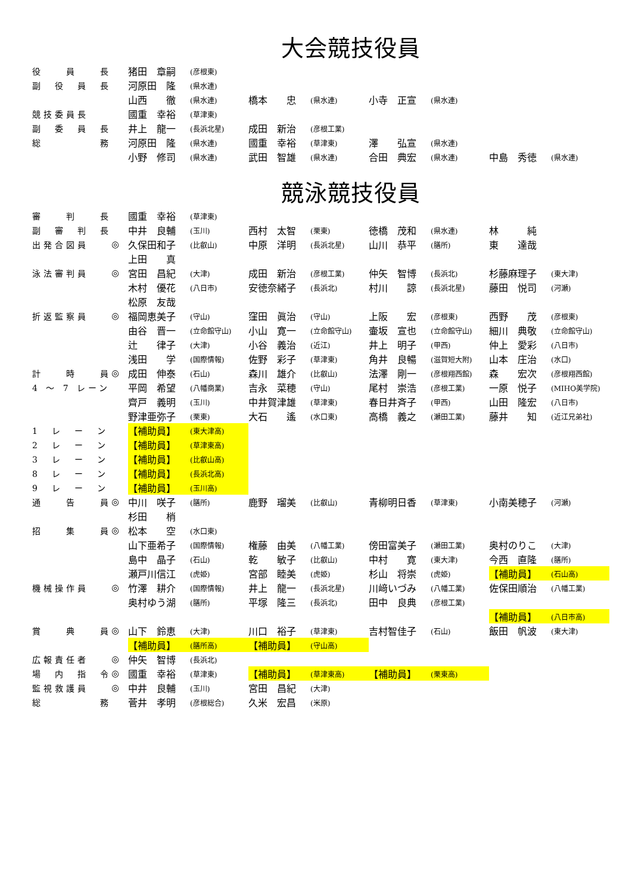大会競技役員
| 役 員 長 | | 猪田 章嗣 | (彦根東) | | | | | | |
| 副 役 員 長 | | 河原田 隆 | (県水連) | | | | | | |
| | | 山西 徹 | (県水連) | 橋本 忠 | (県水連) | 小寺 正宣 | (県水連) | | |
| 競技委員長 | | 國重 幸裕 | (草津東) | | | | | | |
| 副 委 員 長 | | 井上 龍一 | (長浜北星) | 成田 新治 | (彦根工業) | | | | |
| 総 務 | | 河原田 隆 | (県水連) | 國重 幸裕 | (草津東) | 澤 弘宣 | (県水連) | | |
| | | 小野 修司 | (県水連) | 武田 智雄 | (県水連) | 合田 典宏 | (県水連) | 中島 秀徳 | (県水連) |
競泳競技役員
| 審 判 長 | | 國重 幸裕 | (草津東) | | | | | | |
| 副 審 判 長 | | 中井 良輔 | (玉川) | 西村 太智 | (栗東) | 徳橋 茂和 | (県水連) | 林 純 | |
| 出発合図員 | ◎ | 久保田和子 | (比叡山) | 中原 洋明 | (長浜北星) | 山川 恭平 | (膳所) | 東 達哉 | |
| | | 上田 真 | | | | | | | |
| 泳法審判員 | ◎ | 宮田 昌紀 | (大津) | 成田 新治 | (彦根工業) | 仲矢 智博 | (長浜北) | 杉藤麻理子 | (東大津) |
| | | 木村 優花 | (八日市) | 安徳奈緒子 | (長浜北) | 村川 諒 | (長浜北星) | 藤田 悦司 | (河瀬) |
| | | 松原 友哉 | | | | | | | |
| 折返監察員 | ◎ | 福岡恵美子 | (守山) | 窪田 眞治 | (守山) | 上阪 宏 | (彦根東) | 西野 茂 | (彦根東) |
| | | 由谷 晋一 | (立命館守山) | 小山 寛一 | (立命館守山) | 壷坂 宣也 | (立命館守山) | 細川 典敬 | (立命館守山) |
| | | 辻 律子 | (大津) | 小谷 義治 | (近江) | 井上 明子 | (甲西) | 仲上 愛彩 | (八日市) |
| | | 浅田 学 | (国際情報) | 佐野 彩子 | (草津東) | 角井 良暢 | (滋賀短大附) | 山本 庄治 | (水口) |
| 計 時 員 | ◎ | 成田 伸泰 | (石山) | 森川 雄介 | (比叡山) | 法澤 剛一 | (彦根翔西館) | 森 宏次 | (彦根翔西館) |
| 4 ～ 7 レーン | | 平岡 希望 | (八幡商業) | 吉永 菜穂 | (守山) | 尾村 崇浩 | (彦根工業) | 一原 悦子 | (MIHO美学院) |
| | | 齊戸 義明 | (玉川) | 中井賀津雄 | (草津東) | 春日井斉子 | (甲西) | 山田 隆宏 | (八日市) |
| | | 野津亜弥子 | (栗東) | 大石 遙 | (水口東) | 高橋 義之 | (瀬田工業) | 藤井 知 | (近江兄弟社) |
| 1 レ ー ン | | 【補助員】 | (東大津高) | | | | | | |
| 2 レ ー ン | | 【補助員】 | (草津東高) | | | | | | |
| 3 レ ー ン | | 【補助員】 | (比叡山高) | | | | | | |
| 8 レ ー ン | | 【補助員】 | (長浜北高) | | | | | | |
| 9 レ ー ン | | 【補助員】 | (玉川高) | | | | | | |
| 通 告 員 | ◎ | 中川 咲子 | (膳所) | 鹿野 瑠美 | (比叡山) | 青柳明日香 | (草津東) | 小南美穂子 | (河瀬) |
| | | 杉田 梢 | | | | | | | |
| 招 集 員 | ◎ | 松本 空 | (水口東) | | | | | | |
| | | 山下亜希子 | (国際情報) | 権藤 由美 | (八幡工業) | 傍田富美子 | (瀬田工業) | 奥村のりこ | (大津) |
| | | 島中 晶子 | (石山) | 乾 敏子 | (比叡山) | 中村 寛 | (東大津) | 今西 直隆 | (膳所) |
| | | 瀬戸川信江 | (虎姫) | 宮部 睦美 | (虎姫) | 杉山 将崇 | (虎姫) | 【補助員】 | (石山高) |
| 機械操作員 | ◎ | 竹澤 耕介 | (国際情報) | 井上 龍一 | (長浜北星) | 川﨑いづみ | (八幡工業) | 佐保田順治 | (八幡工業) |
| | | 奥村ゆう湖 | (膳所) | 平塚 隆三 | (長浜北) | 田中 良典 | (彦根工業) | | |
| | | | | | | | | 【補助員】 | (八日市高) |
| 賞 典 員 | ◎ | 山下 鈴恵 | (大津) | 川口 裕子 | (草津東) | 吉村智佳子 | (石山) | 飯田 帆波 | (東大津) |
| | | 【補助員】 | (膳所高) | 【補助員】 | (守山高) | | | | |
| 広報責任者 | ◎ | 仲矢 智博 | (長浜北) | | | | | | |
| 場 内 指 令 | ◎ | 國重 幸裕 | (草津東) | 【補助員】 | (草津東高) | 【補助員】 | (栗東高) | | |
| 監視救護員 | ◎ | 中井 良輔 | (玉川) | 宮田 昌紀 | (大津) | | | | |
| 総 務 | | 菅井 孝明 | (彦根総合) | 久米 宏昌 | (米原) | | | | |